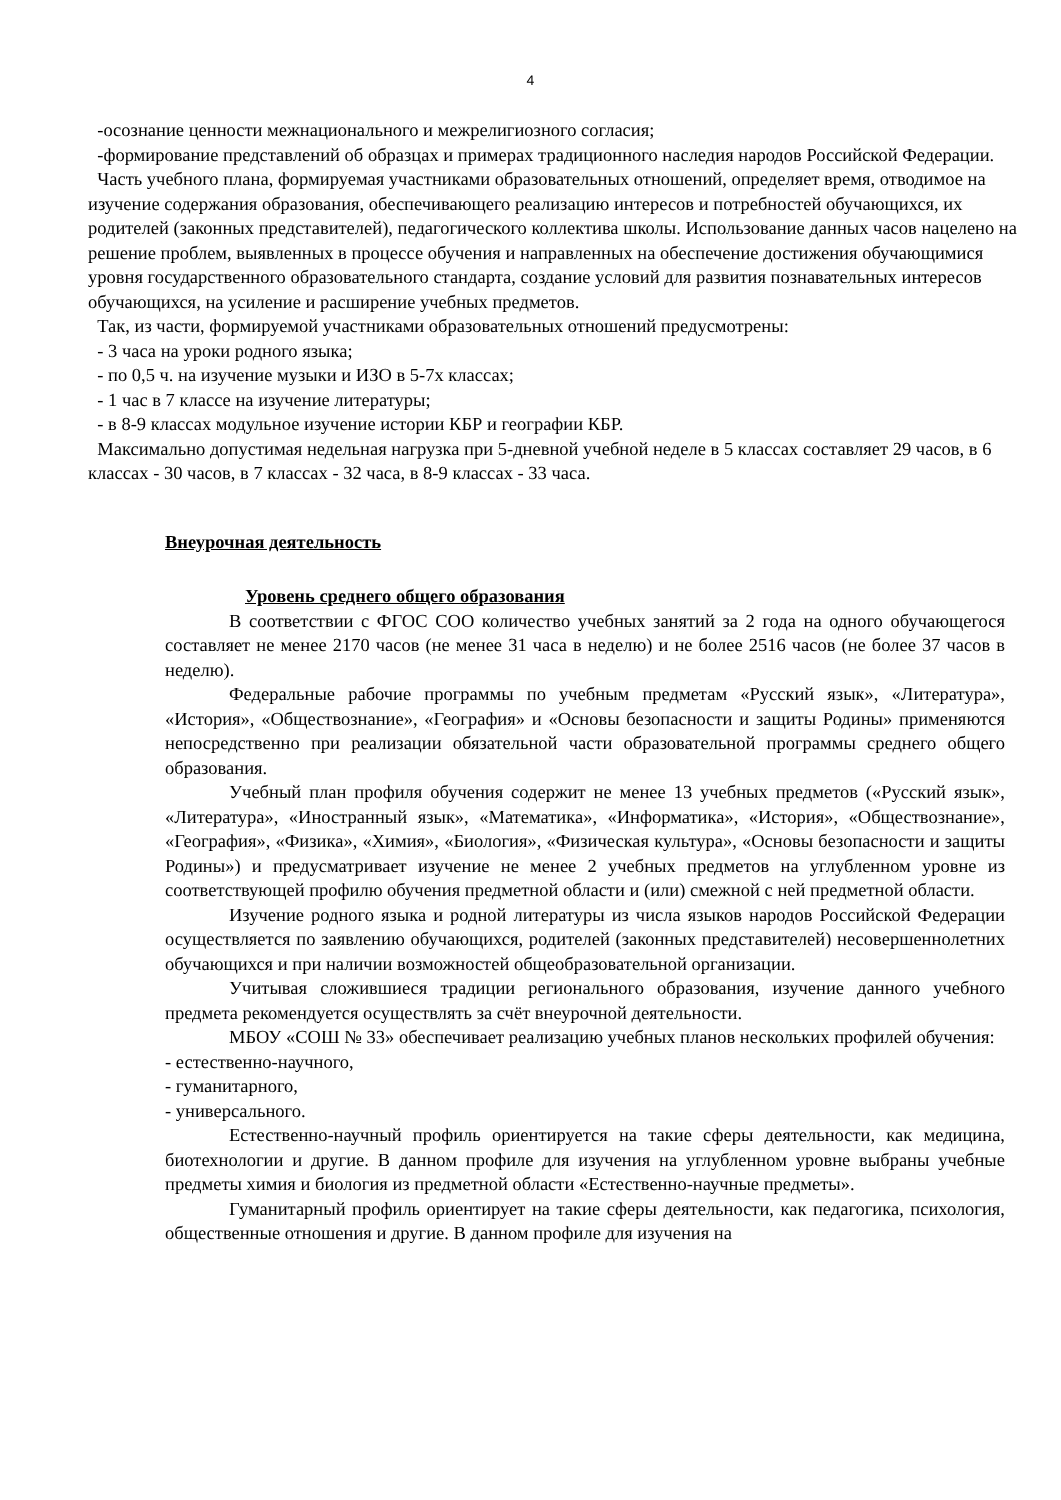4
-осознание ценности межнационального и межрелигиозного согласия;
-формирование представлений об образцах и примерах традиционного наследия народов Российской Федерации.
Часть учебного плана, формируемая участниками образовательных отношений, определяет время, отводимое на изучение содержания образования, обеспечивающего реализацию интересов и потребностей обучающихся, их родителей (законных представителей), педагогического коллектива школы. Использование данных часов нацелено на решение проблем, выявленных в процессе обучения и направленных на обеспечение достижения обучающимися уровня государственного образовательного стандарта, создание условий для развития познавательных интересов обучающихся, на усиление и расширение учебных предметов.
Так, из части, формируемой участниками образовательных отношений предусмотрены:
- 3 часа на уроки родного языка;
- по 0,5 ч. на изучение музыки и ИЗО в 5-7х классах;
- 1 час в 7 классе на изучение литературы;
- в 8-9 классах модульное изучение истории КБР и географии КБР.
Максимально допустимая недельная нагрузка при 5-дневной учебной неделе в 5 классах составляет 29 часов, в 6 классах - 30 часов, в 7 классах - 32 часа, в 8-9 классах - 33 часа.
Внеурочная деятельность
Уровень среднего общего образования
В соответствии с ФГОС СОО количество учебных занятий за 2 года на одного обучающегося составляет не менее 2170 часов (не менее 31 часа в неделю) и не более 2516 часов (не более 37 часов в неделю).
Федеральные рабочие программы по учебным предметам «Русский язык», «Литература», «История», «Обществознание», «География» и «Основы безопасности и защиты Родины» применяются непосредственно при реализации обязательной части образовательной программы среднего общего образования.
Учебный план профиля обучения содержит не менее 13 учебных предметов («Русский язык», «Литература», «Иностранный язык», «Математика», «Информатика», «История», «Обществознание», «География», «Физика», «Химия», «Биология», «Физическая культура», «Основы безопасности и защиты Родины») и предусматривает изучение не менее 2 учебных предметов на углубленном уровне из соответствующей профилю обучения предметной области и (или) смежной с ней предметной области.
Изучение родного языка и родной литературы из числа языков народов Российской Федерации осуществляется по заявлению обучающихся, родителей (законных представителей) несовершеннолетних обучающихся и при наличии возможностей общеобразовательной организации.
Учитывая сложившиеся традиции регионального образования, изучение данного учебного предмета рекомендуется осуществлять за счёт внеурочной деятельности.
МБОУ «СОШ № 33» обеспечивает реализацию учебных планов нескольких профилей обучения:
- естественно-научного,
- гуманитарного,
- универсального.
Естественно-научный профиль ориентируется на такие сферы деятельности, как медицина, биотехнологии и другие. В данном профиле для изучения на углубленном уровне выбраны учебные предметы химия и биология из предметной области «Естественно-научные предметы».
Гуманитарный профиль ориентирует на такие сферы деятельности, как педагогика, психология, общественные отношения и другие. В данном профиле для изучения на